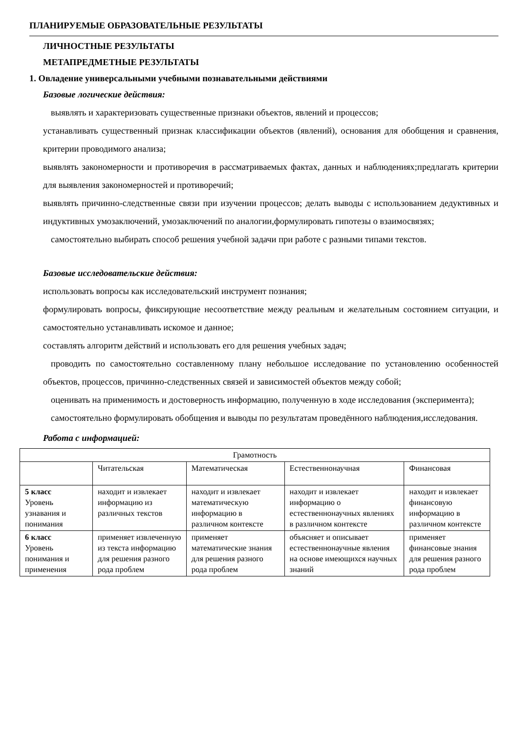ПЛАНИРУЕМЫЕ ОБРАЗОВАТЕЛЬНЫЕ РЕЗУЛЬТАТЫ
ЛИЧНОСТНЫЕ РЕЗУЛЬТАТЫ
МЕТАПРЕДМЕТНЫЕ РЕЗУЛЬТАТЫ
1. Овладение универсальными учебными познавательными действиями
Базовые логические действия:
выявлять и характеризовать существенные признаки объектов, явлений и процессов;
устанавливать существенный признак классификации объектов (явлений), основания для обобщения и сравнения, критерии проводимого анализа;
выявлять закономерности и противоречия в рассматриваемых фактах, данных и наблюдениях;предлагать критерии для выявления закономерностей и противоречий;
выявлять причинно-следственные связи при изучении процессов; делать выводы с использованием дедуктивных и индуктивных умозаключений, умозаключений по аналогии,формулировать гипотезы о взаимосвязях;
самостоятельно выбирать способ решения учебной задачи при работе с разными типами текстов.
Базовые исследовательские действия:
использовать вопросы как исследовательский инструмент познания;
формулировать вопросы, фиксирующие несоответствие между реальным и желательным состоянием ситуации, и самостоятельно устанавливать искомое и данное;
составлять алгоритм действий и использовать его для решения учебных задач;
проводить по самостоятельно составленному плану небольшое исследование по установлению особенностей объектов, процессов, причинно-следственных связей и зависимостей объектов между собой;
оценивать на применимость и достоверность информацию, полученную в ходе исследования (эксперимента);
самостоятельно формулировать обобщения и выводы по результатам проведённого наблюдения,исследования.
Работа с информацией:
| Грамотность | | | | |
| | Читательская | Математическая | Естественнонаучная | Финансовая |
| 5 класс Уровень узнавания и понимания | находит и извлекает информацию из различных текстов | находит и извлекает математическую информацию в различном контексте | находит и извлекает информацию о естественнонаучных явлениях в различном контексте | находит и извлекает финансовую информацию в различном контексте |
| 6 класс Уровень понимания и применения | применяет извлеченную из текста информацию для решения разного рода проблем | применяет математические знания для решения разного рода проблем | объясняет и описывает естественнонаучные явления на основе имеющихся научных знаний | применяет финансовые знания для решения разного рода проблем |